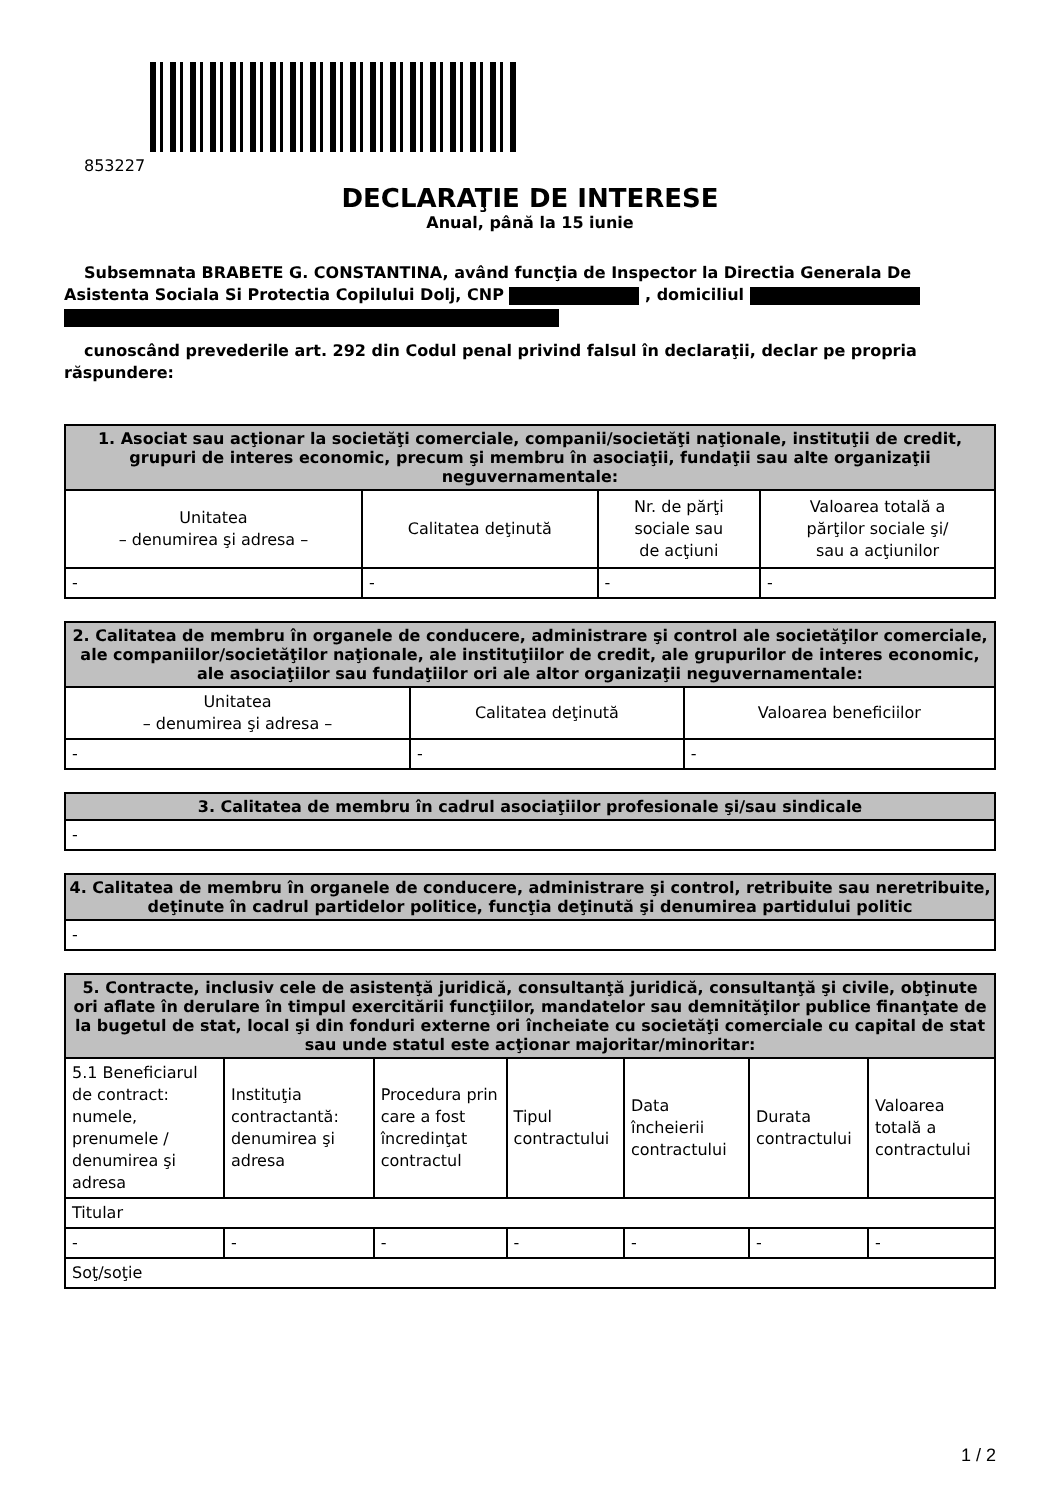853227
DECLARAŢIE DE INTERESE
Anual, până la 15 iunie
Subsemnata BRABETE G. CONSTANTINA, având funcţia de Inspector la Directia Generala De Asistenta Sociala Si Protectia Copilului Dolj, CNP , domiciliul
cunoscând prevederile art. 292 din Codul penal privind falsul în declaraţii, declar pe propria răspundere:
| 1. Asociat sau acţionar la societăţi comerciale, companii/societăţi naţionale, instituţii de credit, grupuri de interes economic, precum şi membru în asociaţii, fundaţii sau alte organizaţii neguvernamentale: | | | |
| --- | --- | --- | --- |
| Unitatea – denumirea şi adresa – | Calitatea deţinută | Nr. de părţi sociale sau de acţiuni | Valoarea totală a părţilor sociale şi/ sau a acţiunilor |
| - | - | - | - |
| 2. Calitatea de membru în organele de conducere, administrare şi control ale societăţilor comerciale, ale companiilor/societăţilor naţionale, ale instituţiilor de credit, ale grupurilor de interes economic, ale asociaţiilor sau fundaţiilor ori ale altor organizaţii neguvernamentale: | | |
| --- | --- | --- |
| Unitatea – denumirea şi adresa – | Calitatea deţinută | Valoarea beneficiilor |
| - | - | - |
| 3. Calitatea de membru în cadrul asociaţiilor profesionale şi/sau sindicale |
| --- |
| - |
| 4. Calitatea de membru în organele de conducere, administrare şi control, retribuite sau neretribuite, deţinute în cadrul partidelor politice, funcţia deţinută şi denumirea partidului politic |
| --- |
| - |
| 5. Contracte, inclusiv cele de asistenţă juridică, consultanţă juridică, consultanţă şi civile, obţinute ori aflate în derulare în timpul exercitării funcţiilor, mandatelor sau demnităţilor publice finanţate de la bugetul de stat, local şi din fonduri externe ori încheiate cu societăţi comerciale cu capital de stat sau unde statul este acţionar majoritar/minoritar: | | | | | | |
| --- | --- | --- | --- | --- | --- | --- |
| 5.1 Beneficiarul de contract: numele, prenumele / denumirea şi adresa | Instituţia contractantă: denumirea şi adresa | Procedura prin care a fost încredinţat contractul | Tipul contractului | Data încheierii contractului | Durata contractului | Valoarea totală a contractului |
| Titular | | | | | | |
| - | - | - | - | - | - | - |
| Soţ/soţie | | | | | | |
1 / 2